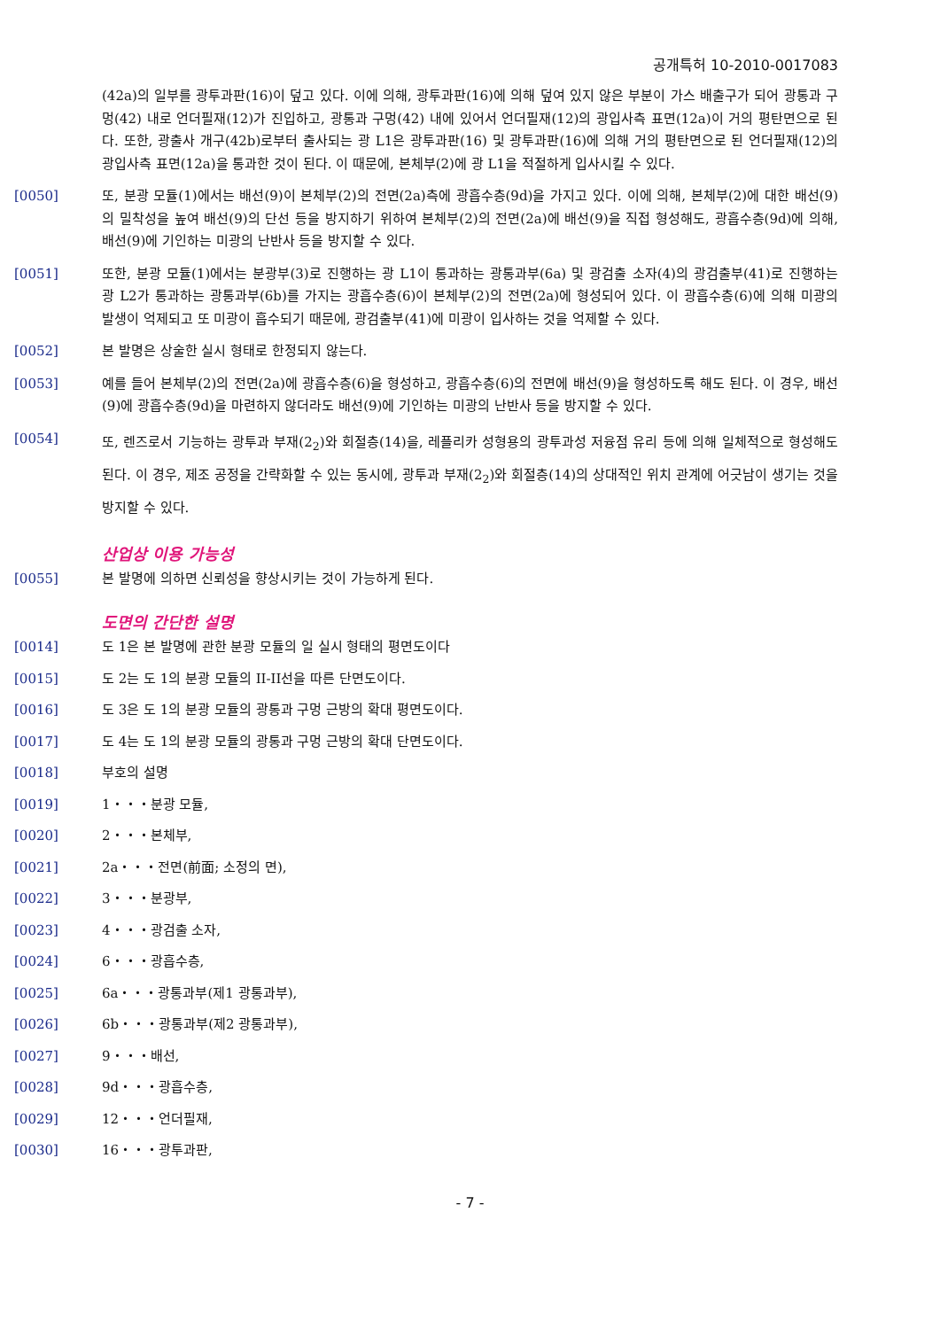공개특허 10-2010-0017083
(42a)의 일부를 광투과판(16)이 덮고 있다. 이에 의해, 광투과판(16)에 의해 덮여 있지 않은 부분이 가스 배출구가 되어 광통과 구멍(42) 내로 언더필재(12)가 진입하고, 광통과 구멍(42) 내에 있어서 언더필재(12)의 광입사측 표면(12a)이 거의 평탄면으로 된다. 또한, 광출사 개구(42b)로부터 출사되는 광 L1은 광투과판(16) 및 광투과판(16)에 의해 거의 평탄면으로 된 언더필재(12)의 광입사측 표면(12a)을 통과한 것이 된다. 이 때문에, 본체부(2)에 광 L1을 적절하게 입사시킬 수 있다.
[0050] 또, 분광 모듈(1)에서는 배선(9)이 본체부(2)의 전면(2a)측에 광흡수층(9d)을 가지고 있다. 이에 의해, 본체부(2)에 대한 배선(9)의 밀착성을 높여 배선(9)의 단선 등을 방지하기 위하여 본체부(2)의 전면(2a)에 배선(9)을 직접 형성해도, 광흡수층(9d)에 의해, 배선(9)에 기인하는 미광의 난반사 등을 방지할 수 있다.
[0051] 또한, 분광 모듈(1)에서는 분광부(3)로 진행하는 광 L1이 통과하는 광통과부(6a) 및 광검출 소자(4)의 광검출부(41)로 진행하는 광 L2가 통과하는 광통과부(6b)를 가지는 광흡수층(6)이 본체부(2)의 전면(2a)에 형성되어 있다. 이 광흡수층(6)에 의해 미광의 발생이 억제되고 또 미광이 흡수되기 때문에, 광검출부(41)에 미광이 입사하는 것을 억제할 수 있다.
[0052] 본 발명은 상술한 실시 형태로 한정되지 않는다.
[0053] 예를 들어 본체부(2)의 전면(2a)에 광흡수층(6)을 형성하고, 광흡수층(6)의 전면에 배선(9)을 형성하도록 해도 된다. 이 경우, 배선(9)에 광흡수층(9d)을 마련하지 않더라도 배선(9)에 기인하는 미광의 난반사 등을 방지할 수 있다.
[0054] 또, 렌즈로서 기능하는 광투과 부재(2<sub>2</sub>)와 회절층(14)을, 레플리카 성형용의 광투과성 저융점 유리 등에 의해 일체적으로 형성해도 된다. 이 경우, 제조 공정을 간략화할 수 있는 동시에, 광투과 부재(2<sub>2</sub>)와 회절층(14)의 상대적인 위치 관계에 어긋남이 생기는 것을 방지할 수 있다.
산업상 이용 가능성
[0055] 본 발명에 의하면 신뢰성을 향상시키는 것이 가능하게 된다.
도면의 간단한 설명
[0014] 도 1은 본 발명에 관한 분광 모듈의 일 실시 형태의 평면도이다
[0015] 도 2는 도 1의 분광 모듈의 II-II선을 따른 단면도이다.
[0016] 도 3은 도 1의 분광 모듈의 광통과 구멍 근방의 확대 평면도이다.
[0017] 도 4는 도 1의 분광 모듈의 광통과 구멍 근방의 확대 단면도이다.
[0018] 부호의 설명
[0019] 1・・・분광 모듈,
[0020] 2・・・본체부,
[0021] 2a・・・전면(前面; 소정의 면),
[0022] 3・・・분광부,
[0023] 4・・・광검출 소자,
[0024] 6・・・광흡수층,
[0025] 6a・・・광통과부(제1 광통과부),
[0026] 6b・・・광통과부(제2 광통과부),
[0027] 9・・・배선,
[0028] 9d・・・광흡수층,
[0029] 12・・・언더필재,
[0030] 16・・・광투과판,
- 7 -